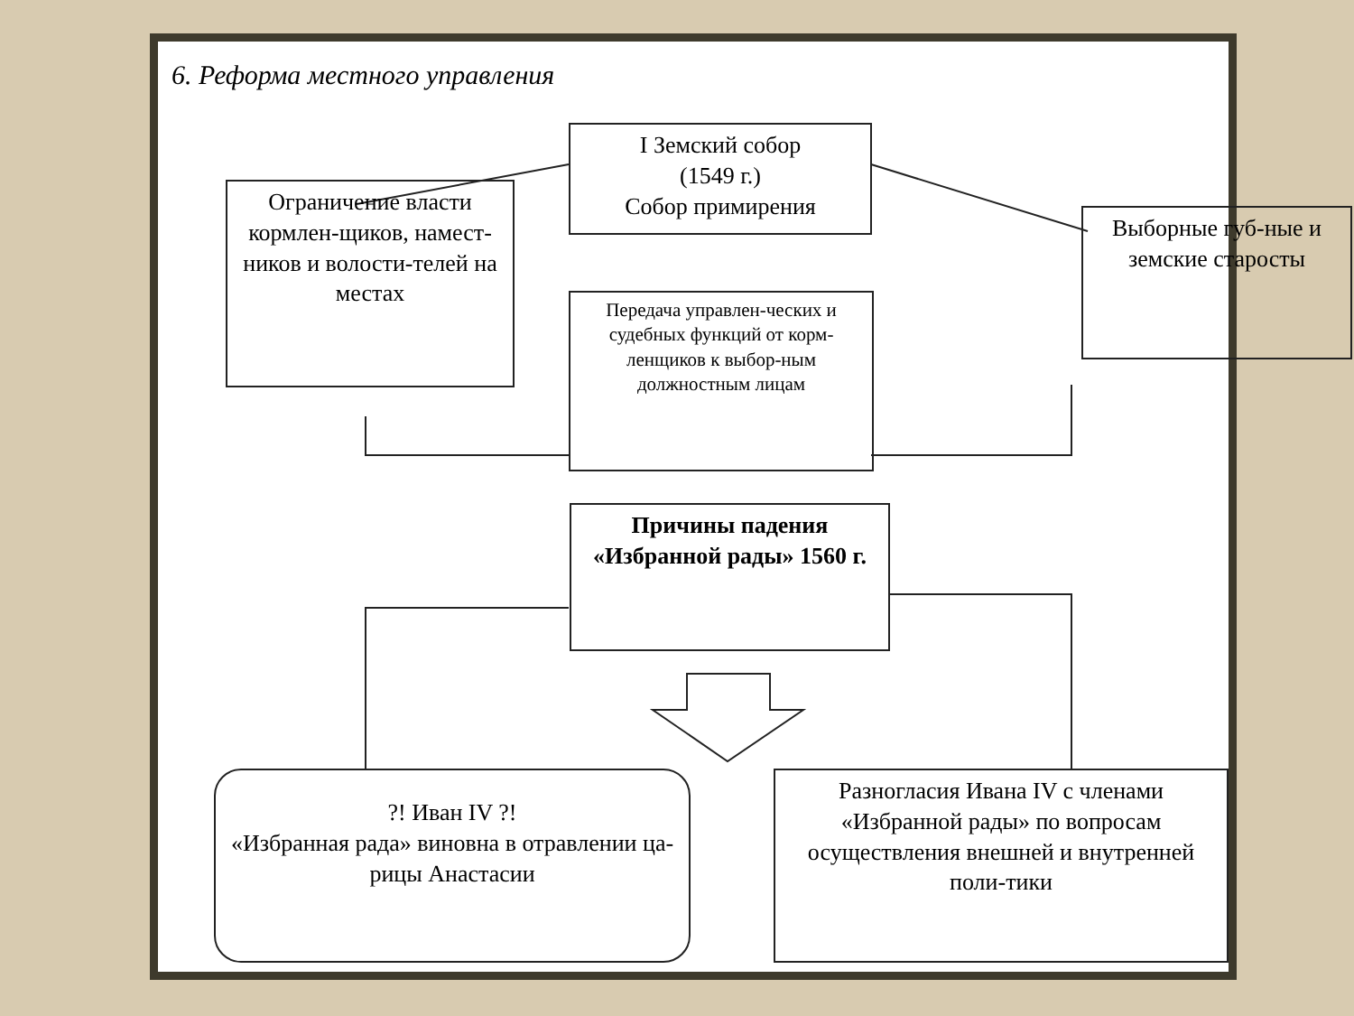6. Реформа местного управления
I Земский собор
(1549 г.)
Собор примирения
Ограничение власти кормлен-щиков, намест-ников и волости-телей на местах
Выборные губ-ные и земские старосты
Передача управлен-ческих и судебных функций от корм-ленщиков к выбор-ным должностным лицам
Причины падения «Избранной рады» 1560 г.
?! Иван IV ?!
«Избранная рада» виновна в отравлении ца-рицы Анастасии
Разногласия Ивана IV с членами «Избранной рады» по вопросам осуществления внешней и внутренней поли-тики